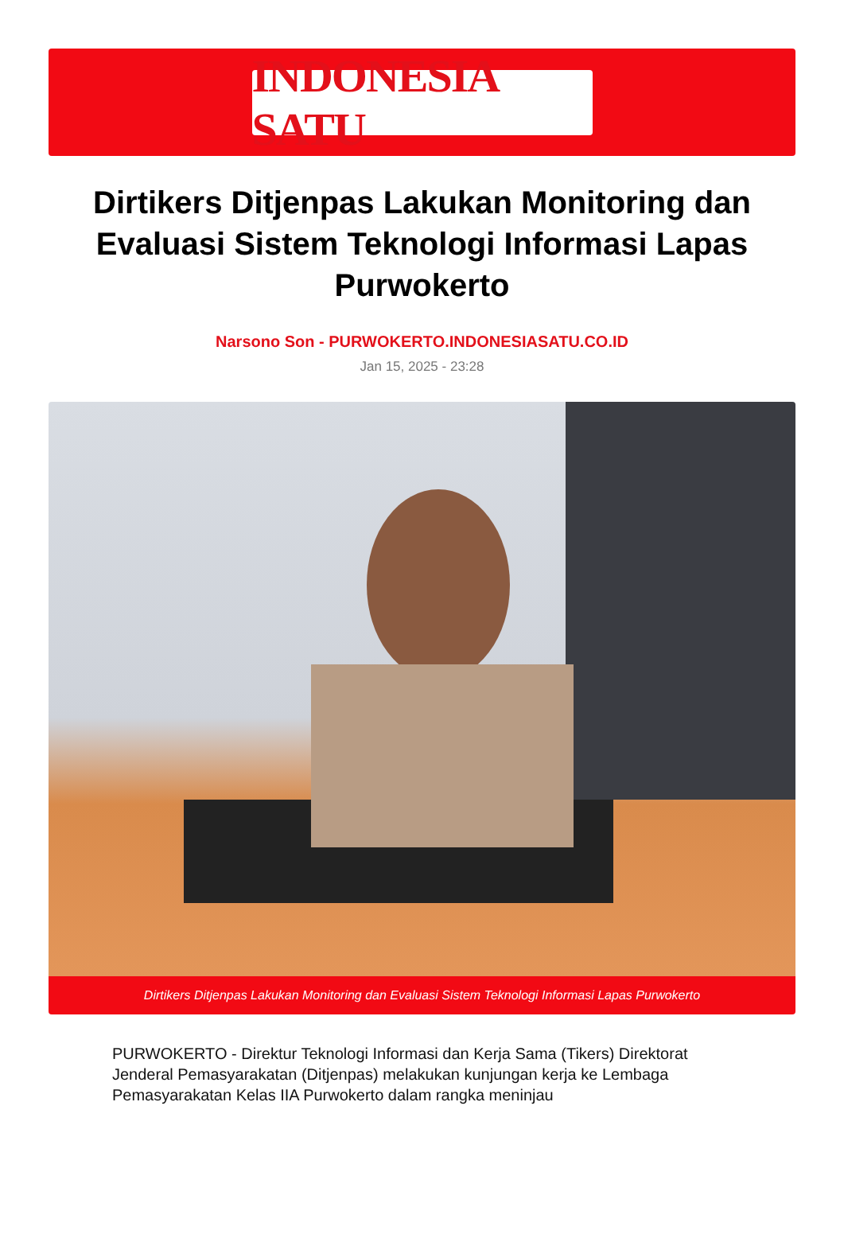INDONESIA SATU
Dirtikers Ditjenpas Lakukan Monitoring dan Evaluasi Sistem Teknologi Informasi Lapas Purwokerto
Narsono Son - PURWOKERTO.INDONESIASATU.CO.ID
Jan 15, 2025 - 23:28
Dirtikers Ditjenpas Lakukan Monitoring dan Evaluasi Sistem Teknologi Informasi Lapas Purwokerto
PURWOKERTO - Direktur Teknologi Informasi dan Kerja Sama (Tikers) Direktorat Jenderal Pemasyarakatan (Ditjenpas) melakukan kunjungan kerja ke Lembaga Pemasyarakatan Kelas IIA Purwokerto dalam rangka meninjau